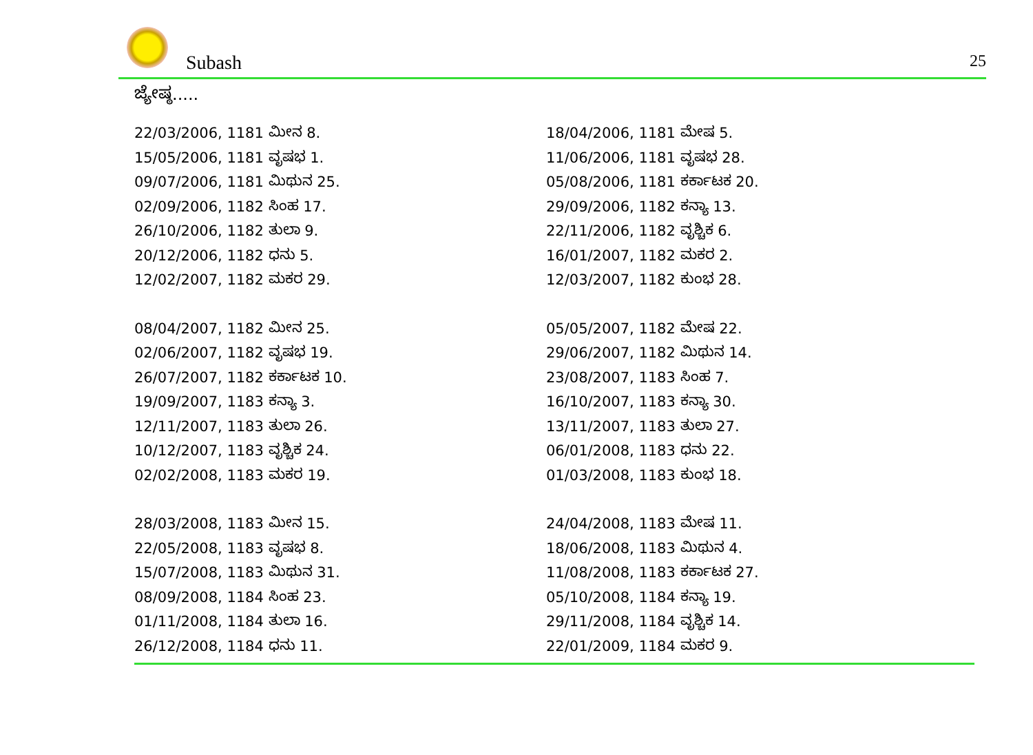Subash 25
ಜ್ಯೇಷ್ಠ.....
22/03/2006, 1181 ಮೀನ 8.
18/04/2006, 1181 ಮೇಷ 5.
15/05/2006, 1181 ವೃಷಭ 1.
11/06/2006, 1181 ವೃಷಭ 28.
09/07/2006, 1181 ಮಿಥುನ 25.
05/08/2006, 1181 ಕರ್ಕಾಟಕ 20.
02/09/2006, 1182 ಸಿಂಹ 17.
29/09/2006, 1182 ಕನ್ಯಾ 13.
26/10/2006, 1182 ತುಲಾ 9.
22/11/2006, 1182 ವೃಶ್ಚಿಕ 6.
20/12/2006, 1182 ಧನು 5.
16/01/2007, 1182 ಮಕರ 2.
12/02/2007, 1182 ಮಕರ 29.
12/03/2007, 1182 ಕುಂಭ 28.
08/04/2007, 1182 ಮೀನ 25.
05/05/2007, 1182 ಮೇಷ 22.
02/06/2007, 1182 ವೃಷಭ 19.
29/06/2007, 1182 ಮಿಥುನ 14.
26/07/2007, 1182 ಕರ್ಕಾಟಕ 10.
23/08/2007, 1183 ಸಿಂಹ 7.
19/09/2007, 1183 ಕನ್ಯಾ 3.
16/10/2007, 1183 ಕನ್ಯಾ 30.
12/11/2007, 1183 ತುಲಾ 26.
13/11/2007, 1183 ತುಲಾ 27.
10/12/2007, 1183 ವೃಶ್ಚಿಕ 24.
06/01/2008, 1183 ಧನು 22.
02/02/2008, 1183 ಮಕರ 19.
01/03/2008, 1183 ಕುಂಭ 18.
28/03/2008, 1183 ಮೀನ 15.
24/04/2008, 1183 ಮೇಷ 11.
22/05/2008, 1183 ವೃಷಭ 8.
18/06/2008, 1183 ಮಿಥುನ 4.
15/07/2008, 1183 ಮಿಥುನ 31.
11/08/2008, 1183 ಕರ್ಕಾಟಕ 27.
08/09/2008, 1184 ಸಿಂಹ 23.
05/10/2008, 1184 ಕನ್ಯಾ 19.
01/11/2008, 1184 ತುಲಾ 16.
29/11/2008, 1184 ವೃಶ್ಚಿಕ 14.
26/12/2008, 1184 ಧನು 11.
22/01/2009, 1184 ಮಕರ 9.